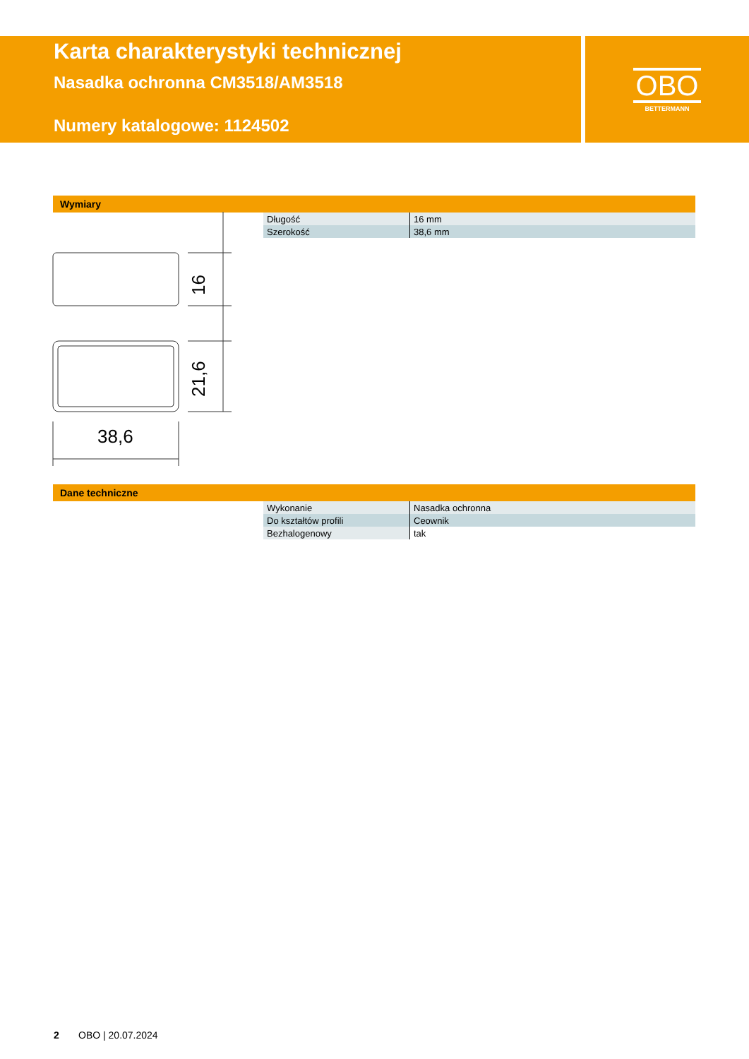Karta charakterystyki technicznej
Nasadka ochronna CM3518/AM3518
Numery katalogowe: 1124502
OBO
BETTERMANN
Wymiary
| Długość | 16 mm |
| Szerokość | 38,6 mm |
16
21,6
38,6
Dane techniczne
| Wykonanie | Nasadka ochronna |
| Do kształtów profili | Ceownik |
| Bezhalogenowy | tak |
2 OBO | 20.07.2024